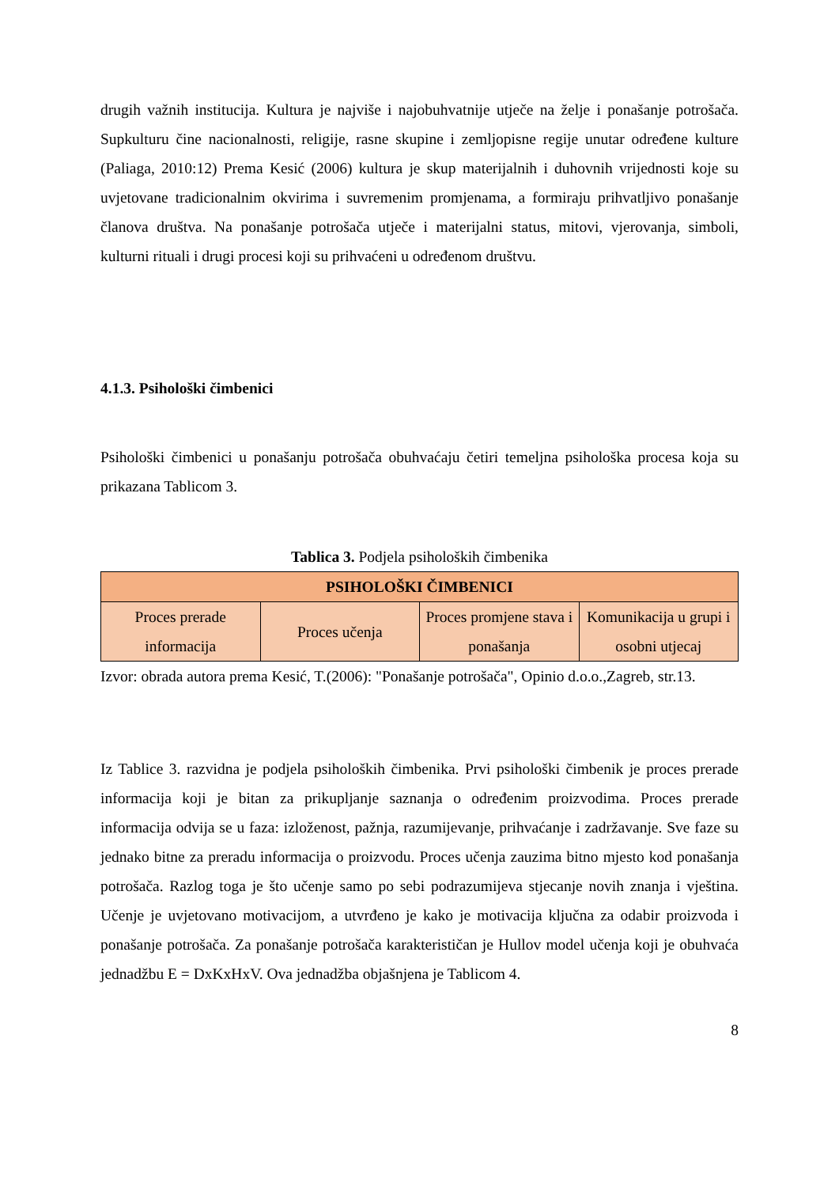drugih važnih institucija. Kultura je najviše i najobuhvatnije utječe na želje i ponašanje potrošača. Supkulturu čine nacionalnosti, religije, rasne skupine i zemljopisne regije unutar određene kulture (Paliaga, 2010:12) Prema Kesić (2006) kultura je skup materijalnih i duhovnih vrijednosti koje su uvjetovane tradicionalnim okvirima i suvremenim promjenama, a formiraju prihvatljivo ponašanje članova društva. Na ponašanje potrošača utječe i materijalni status, mitovi, vjerovanja, simboli, kulturni rituali i drugi procesi koji su prihvaćeni u određenom društvu.
4.1.3. Psihološki čimbenici
Psihološki čimbenici u ponašanju potrošača obuhvaćaju četiri temeljna psihološka procesa koja su prikazana Tablicom 3.
Tablica 3. Podjela psiholoških čimbenika
| PSIHOLOŠKI ČIMBENICI | | | |
| --- | --- | --- | --- |
| Proces prerade informacija | Proces učenja | Proces promjene stava i ponašanja | Komunikacija u grupi i osobni utjecaj |
Izvor: obrada autora prema Kesić, T.(2006): "Ponašanje potrošača", Opinio d.o.o.,Zagreb, str.13.
Iz Tablice 3. razvidna je podjela psiholoških čimbenika. Prvi psihološki čimbenik je proces prerade informacija koji je bitan za prikupljanje saznanja o određenim proizvodima. Proces prerade informacija odvija se u faza: izloženost, pažnja, razumijevanje, prihvaćanje i zadržavanje. Sve faze su jednako bitne za preradu informacija o proizvodu. Proces učenja zauzima bitno mjesto kod ponašanja potrošača. Razlog toga je što učenje samo po sebi podrazumijeva stjecanje novih znanja i vještina. Učenje je uvjetovano motivacijom, a utvrđeno je kako je motivacija ključna za odabir proizvoda i ponašanje potrošača. Za ponašanje potrošača karakterističan je Hullov model učenja koji je obuhvaća jednadžbu E = DxKxHxV. Ova jednadžba objašnjena je Tablicom 4.
8